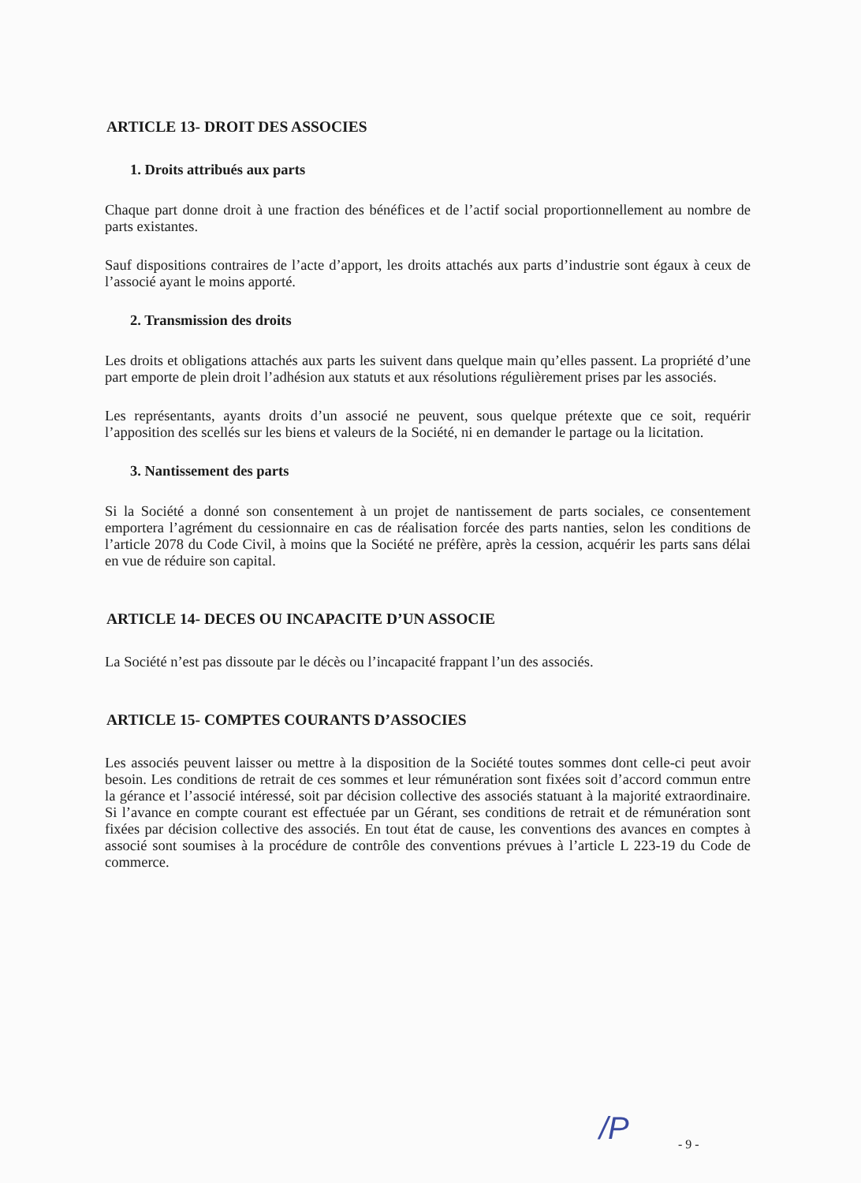ARTICLE 13- DROIT DES ASSOCIES
1. Droits attribués aux parts
Chaque part donne droit à une fraction des bénéfices et de l’actif social proportionnellement au nombre de parts existantes.
Sauf dispositions contraires de l’acte d’apport, les droits attachés aux parts d’industrie sont égaux à ceux de l’associé ayant le moins apporté.
2. Transmission des droits
Les droits et obligations attachés aux parts les suivent dans quelque main qu’elles passent. La propriété d’une part emporte de plein droit l’adhésion aux statuts et aux résolutions régulièrement prises par les associés.
Les représentants, ayants droits d’un associé ne peuvent, sous quelque prétexte que ce soit, requérir l’apposition des scellés sur les biens et valeurs de la Société, ni en demander le partage ou la licitation.
3. Nantissement des parts
Si la Société a donné son consentement à un projet de nantissement de parts sociales, ce consentement emportera l’agrément du cessionnaire en cas de réalisation forcée des parts nanties, selon les conditions de l’article 2078 du Code Civil, à moins que la Société ne préfère, après la cession, acquérir les parts sans délai en vue de réduire son capital.
ARTICLE 14- DECES OU INCAPACITE D’UN ASSOCIE
La Société n’est pas dissoute par le décès ou l’incapacité frappant l’un des associés.
ARTICLE 15- COMPTES COURANTS D’ASSOCIES
Les associés peuvent laisser ou mettre à la disposition de la Société toutes sommes dont celle-ci peut avoir besoin. Les conditions de retrait de ces sommes et leur rémunération sont fixées soit d’accord commun entre la gérance et l’associé intéressé, soit par décision collective des associés statuant à la majorité extraordinaire. Si l’avance en compte courant est effectuée par un Gérant, ses conditions de retrait et de rémunération sont fixées par décision collective des associés. En tout état de cause, les conventions des avances en comptes à associé sont soumises à la procédure de contrôle des conventions prévues à l’article L 223-19 du Code de commerce.
/P - 9 -